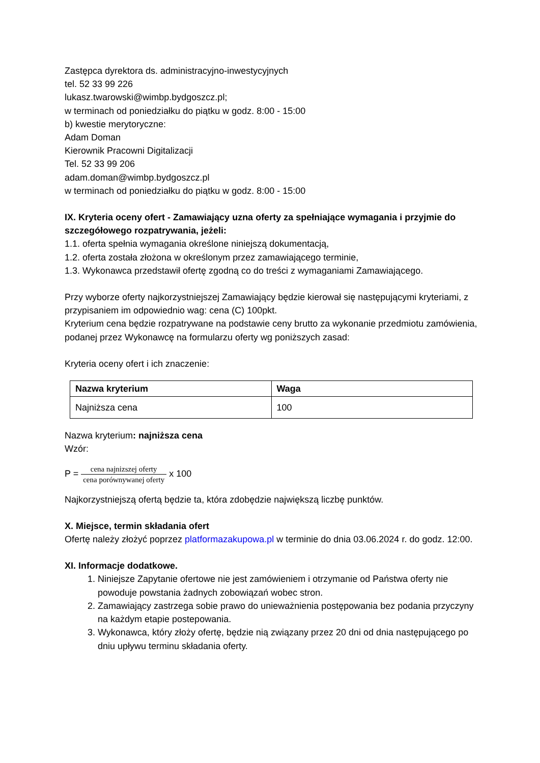Zastępca dyrektora ds. administracyjno-inwestycyjnych
tel. 52 33 99 226
lukasz.twarowski@wimbp.bydgoszcz.pl;
w terminach od poniedziałku do piątku w godz. 8:00 - 15:00
b) kwestie merytoryczne:
Adam Doman
Kierownik Pracowni Digitalizacji
Tel. 52 33 99 206
adam.doman@wimbp.bydgoszcz.pl
w terminach od poniedziałku do piątku w godz. 8:00 - 15:00
IX. Kryteria oceny ofert - Zamawiający uzna oferty za spełniające wymagania i przyjmie do szczegółowego rozpatrywania, jeżeli:
1.1. oferta spełnia wymagania określone niniejszą dokumentacją,
1.2. oferta została złożona w określonym przez zamawiającego terminie,
1.3. Wykonawca przedstawił ofertę zgodną co do treści z wymaganiami Zamawiającego.
Przy wyborze oferty najkorzystniejszej Zamawiający będzie kierował się następującymi kryteriami, z przypisaniem im odpowiednio wag: cena (C) 100pkt.
Kryterium cena będzie rozpatrywane na podstawie ceny brutto za wykonanie przedmiotu zamówienia, podanej przez Wykonawcę na formularzu oferty wg poniższych zasad:
Kryteria oceny ofert i ich znaczenie:
| Nazwa kryterium | Waga |
| --- | --- |
| Najniższa cena | 100 |
Nazwa kryterium: najniższa cena
Wzór:
P = cena najnizszej oferty cena porównywanej oferty x 100
Najkorzystniejszą ofertą będzie ta, która zdobędzie największą liczbę punktów.
X. Miejsce, termin składania ofert
Ofertę należy złożyć poprzez platformazakupowa.pl w terminie do dnia 03.06.2024 r. do godz. 12:00.
XI. Informacje dodatkowe.
1. Niniejsze Zapytanie ofertowe nie jest zamówieniem i otrzymanie od Państwa oferty nie powoduje powstania żadnych zobowiązań wobec stron.
2. Zamawiający zastrzega sobie prawo do unieważnienia postępowania bez podania przyczyny na każdym etapie postepowania.
3. Wykonawca, który złoży ofertę, będzie nią związany przez 20 dni od dnia następującego po dniu upływu terminu składania oferty.